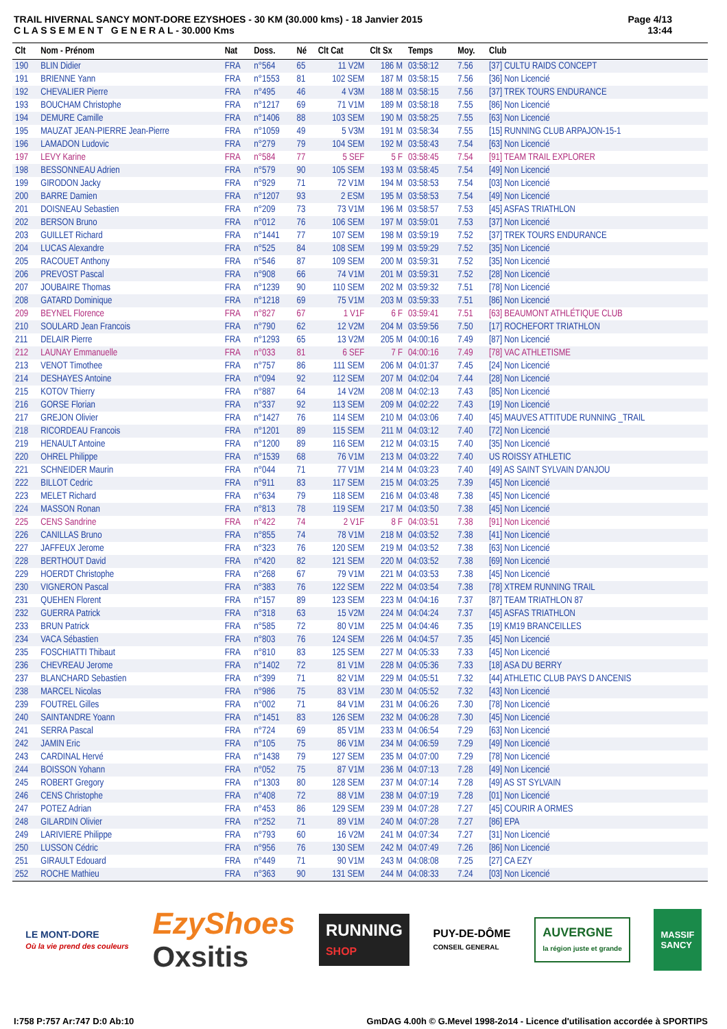TRAIL HIVERNAL SANCY MONT-DORE EZYSHOES - 30 KM (30.000 kms) - 18 Janvier 2015
C L A S S E M E N T G E N E R A L - 30.000 Kms
Page 4/13
13:44
| Clt | Nom - Prénom | Nat | Doss. | Né | Clt Cat | Clt Sx | Temps | Moy. | Club |
| --- | --- | --- | --- | --- | --- | --- | --- | --- | --- |
| 190 | BLIN Didier | FRA | n°564 | 65 | 11 V2M | 186 M | 03:58:12 | 7.56 | [37] CULTU RAIDS CONCEPT |
| 191 | BRIENNE Yann | FRA | n°1553 | 81 | 102 SEM | 187 M | 03:58:15 | 7.56 | [36] Non Licencié |
| 192 | CHEVALIER Pierre | FRA | n°495 | 46 | 4 V3M | 188 M | 03:58:15 | 7.56 | [37] TREK TOURS ENDURANCE |
| 193 | BOUCHAM Christophe | FRA | n°1217 | 69 | 71 V1M | 189 M | 03:58:18 | 7.55 | [86] Non Licencié |
| 194 | DEMURE Camille | FRA | n°1406 | 88 | 103 SEM | 190 M | 03:58:25 | 7.55 | [63] Non Licencié |
| 195 | MAUZAT JEAN-PIERRE Jean-Pierre | FRA | n°1059 | 49 | 5 V3M | 191 M | 03:58:34 | 7.55 | [15] RUNNING CLUB ARPAJON-15-1 |
| 196 | LAMADON Ludovic | FRA | n°279 | 79 | 104 SEM | 192 M | 03:58:43 | 7.54 | [63] Non Licencié |
| 197 | LEVY Karine | FRA | n°584 | 77 | 5 SEF | 5 F | 03:58:45 | 7.54 | [91] TEAM TRAIL EXPLORER |
| 198 | BESSONNEAU Adrien | FRA | n°579 | 90 | 105 SEM | 193 M | 03:58:45 | 7.54 | [49] Non Licencié |
| 199 | GIRODON Jacky | FRA | n°929 | 71 | 72 V1M | 194 M | 03:58:53 | 7.54 | [03] Non Licencié |
| 200 | BARRE Damien | FRA | n°1207 | 93 | 2 ESM | 195 M | 03:58:53 | 7.54 | [49] Non Licencié |
| 201 | DOISNEAU Sebastien | FRA | n°209 | 73 | 73 V1M | 196 M | 03:58:57 | 7.53 | [45] ASFAS TRIATHLON |
| 202 | BERSON Bruno | FRA | n°012 | 76 | 106 SEM | 197 M | 03:59:01 | 7.53 | [37] Non Licencié |
| 203 | GUILLET Richard | FRA | n°1441 | 77 | 107 SEM | 198 M | 03:59:19 | 7.52 | [37] TREK TOURS ENDURANCE |
| 204 | LUCAS Alexandre | FRA | n°525 | 84 | 108 SEM | 199 M | 03:59:29 | 7.52 | [35] Non Licencié |
| 205 | RACOUET Anthony | FRA | n°546 | 87 | 109 SEM | 200 M | 03:59:31 | 7.52 | [35] Non Licencié |
| 206 | PREVOST Pascal | FRA | n°908 | 66 | 74 V1M | 201 M | 03:59:31 | 7.52 | [28] Non Licencié |
| 207 | JOUBAIRE Thomas | FRA | n°1239 | 90 | 110 SEM | 202 M | 03:59:32 | 7.51 | [78] Non Licencié |
| 208 | GATARD Dominique | FRA | n°1218 | 69 | 75 V1M | 203 M | 03:59:33 | 7.51 | [86] Non Licencié |
| 209 | BEYNEL Florence | FRA | n°827 | 67 | 1 V1F | 6 F | 03:59:41 | 7.51 | [63] BEAUMONT ATHLÉTIQUE CLUB |
| 210 | SOULARD Jean Francois | FRA | n°790 | 62 | 12 V2M | 204 M | 03:59:56 | 7.50 | [17] ROCHEFORT TRIATHLON |
| 211 | DELAIR Pierre | FRA | n°1293 | 65 | 13 V2M | 205 M | 04:00:16 | 7.49 | [87] Non Licencié |
| 212 | LAUNAY Emmanuelle | FRA | n°033 | 81 | 6 SEF | 7 F | 04:00:16 | 7.49 | [78] VAC ATHLETISME |
| 213 | VENOT Timothee | FRA | n°757 | 86 | 111 SEM | 206 M | 04:01:37 | 7.45 | [24] Non Licencié |
| 214 | DESHAYES Antoine | FRA | n°094 | 92 | 112 SEM | 207 M | 04:02:04 | 7.44 | [28] Non Licencié |
| 215 | KOTOV Thierry | FRA | n°887 | 64 | 14 V2M | 208 M | 04:02:13 | 7.43 | [85] Non Licencié |
| 216 | GORSE Florian | FRA | n°337 | 92 | 113 SEM | 209 M | 04:02:22 | 7.43 | [19] Non Licencié |
| 217 | GREJON Olivier | FRA | n°1427 | 76 | 114 SEM | 210 M | 04:03:06 | 7.40 | [45] MAUVES ATTITUDE RUNNING _TRAIL |
| 218 | RICORDEAU Francois | FRA | n°1201 | 89 | 115 SEM | 211 M | 04:03:12 | 7.40 | [72] Non Licencié |
| 219 | HENAULT Antoine | FRA | n°1200 | 89 | 116 SEM | 212 M | 04:03:15 | 7.40 | [35] Non Licencié |
| 220 | OHREL Philippe | FRA | n°1539 | 68 | 76 V1M | 213 M | 04:03:22 | 7.40 | US ROISSY ATHLETIC |
| 221 | SCHNEIDER Maurin | FRA | n°044 | 71 | 77 V1M | 214 M | 04:03:23 | 7.40 | [49] AS SAINT SYLVAIN D'ANJOU |
| 222 | BILLOT Cedric | FRA | n°911 | 83 | 117 SEM | 215 M | 04:03:25 | 7.39 | [45] Non Licencié |
| 223 | MELET Richard | FRA | n°634 | 79 | 118 SEM | 216 M | 04:03:48 | 7.38 | [45] Non Licencié |
| 224 | MASSON Ronan | FRA | n°813 | 78 | 119 SEM | 217 M | 04:03:50 | 7.38 | [45] Non Licencié |
| 225 | CENS Sandrine | FRA | n°422 | 74 | 2 V1F | 8 F | 04:03:51 | 7.38 | [91] Non Licencié |
| 226 | CANILLAS Bruno | FRA | n°855 | 74 | 78 V1M | 218 M | 04:03:52 | 7.38 | [41] Non Licencié |
| 227 | JAFFEUX Jerome | FRA | n°323 | 76 | 120 SEM | 219 M | 04:03:52 | 7.38 | [63] Non Licencié |
| 228 | BERTHOUT David | FRA | n°420 | 82 | 121 SEM | 220 M | 04:03:52 | 7.38 | [69] Non Licencié |
| 229 | HOERDT Christophe | FRA | n°268 | 67 | 79 V1M | 221 M | 04:03:53 | 7.38 | [45] Non Licencié |
| 230 | VIGNERON Pascal | FRA | n°383 | 76 | 122 SEM | 222 M | 04:03:54 | 7.38 | [78] XTREM RUNNING TRAIL |
| 231 | QUEHEN Florent | FRA | n°157 | 89 | 123 SEM | 223 M | 04:04:16 | 7.37 | [87] TEAM TRIATHLON 87 |
| 232 | GUERRA Patrick | FRA | n°318 | 63 | 15 V2M | 224 M | 04:04:24 | 7.37 | [45] ASFAS TRIATHLON |
| 233 | BRUN Patrick | FRA | n°585 | 72 | 80 V1M | 225 M | 04:04:46 | 7.35 | [19] KM19 BRANCEILLES |
| 234 | VACA Sébastien | FRA | n°803 | 76 | 124 SEM | 226 M | 04:04:57 | 7.35 | [45] Non Licencié |
| 235 | FOSCHIATTI Thibaut | FRA | n°810 | 83 | 125 SEM | 227 M | 04:05:33 | 7.33 | [45] Non Licencié |
| 236 | CHEVREAU Jerome | FRA | n°1402 | 72 | 81 V1M | 228 M | 04:05:36 | 7.33 | [18] ASA DU BERRY |
| 237 | BLANCHARD Sebastien | FRA | n°399 | 71 | 82 V1M | 229 M | 04:05:51 | 7.32 | [44] ATHLETIC CLUB PAYS D ANCENIS |
| 238 | MARCEL Nicolas | FRA | n°986 | 75 | 83 V1M | 230 M | 04:05:52 | 7.32 | [43] Non Licencié |
| 239 | FOUTREL Gilles | FRA | n°002 | 71 | 84 V1M | 231 M | 04:06:26 | 7.30 | [78] Non Licencié |
| 240 | SAINTANDRE Yoann | FRA | n°1451 | 83 | 126 SEM | 232 M | 04:06:28 | 7.30 | [45] Non Licencié |
| 241 | SERRA Pascal | FRA | n°724 | 69 | 85 V1M | 233 M | 04:06:54 | 7.29 | [63] Non Licencié |
| 242 | JAMIN Eric | FRA | n°105 | 75 | 86 V1M | 234 M | 04:06:59 | 7.29 | [49] Non Licencié |
| 243 | CARDINAL Hervé | FRA | n°1438 | 79 | 127 SEM | 235 M | 04:07:00 | 7.29 | [78] Non Licencié |
| 244 | BOISSON Yohann | FRA | n°052 | 75 | 87 V1M | 236 M | 04:07:13 | 7.28 | [49] Non Licencié |
| 245 | ROBERT Gregory | FRA | n°1303 | 80 | 128 SEM | 237 M | 04:07:14 | 7.28 | [49] AS ST SYLVAIN |
| 246 | CENS Christophe | FRA | n°408 | 72 | 88 V1M | 238 M | 04:07:19 | 7.28 | [01] Non Licencié |
| 247 | POTEZ Adrian | FRA | n°453 | 86 | 129 SEM | 239 M | 04:07:28 | 7.27 | [45] COURIR A ORMES |
| 248 | GILARDIN Olivier | FRA | n°252 | 71 | 89 V1M | 240 M | 04:07:28 | 7.27 | [86] EPA |
| 249 | LARIVIERE Philippe | FRA | n°793 | 60 | 16 V2M | 241 M | 04:07:34 | 7.27 | [31] Non Licencié |
| 250 | LUSSON Cédric | FRA | n°956 | 76 | 130 SEM | 242 M | 04:07:49 | 7.26 | [86] Non Licencié |
| 251 | GIRAULT Edouard | FRA | n°449 | 71 | 90 V1M | 243 M | 04:08:08 | 7.25 | [27] CA EZY |
| 252 | ROCHE Mathieu | FRA | n°363 | 90 | 131 SEM | 244 M | 04:08:33 | 7.24 | [03] Non Licencié |
LE MONT-DORE
Où la vie prend des couleurs
EzyShoes
Oxsitis
RUNNING
SHOP
PUY-DE-DÔME
CONSEIL GENERAL
AUVERGNE
la région juste et grande
MASSIF
SANCY
I:758 P:757 Ar:747 D:0 Ab:10 GmDAG 4.00h © G.Mevel 1998-2o14 - Licence d'utilisation accordée à SPORTIPS